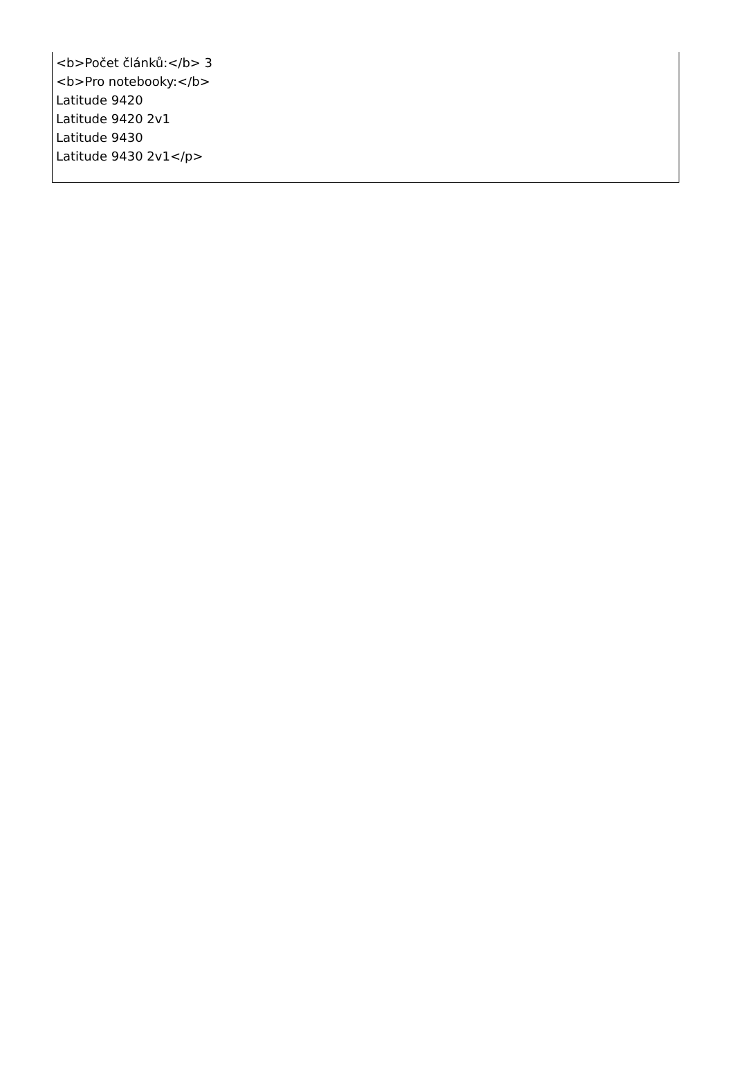<b>Počet článků:</b> 3
<b>Pro notebooky:</b>
Latitude 9420
Latitude 9420 2v1
Latitude 9430
Latitude 9430 2v1</p>